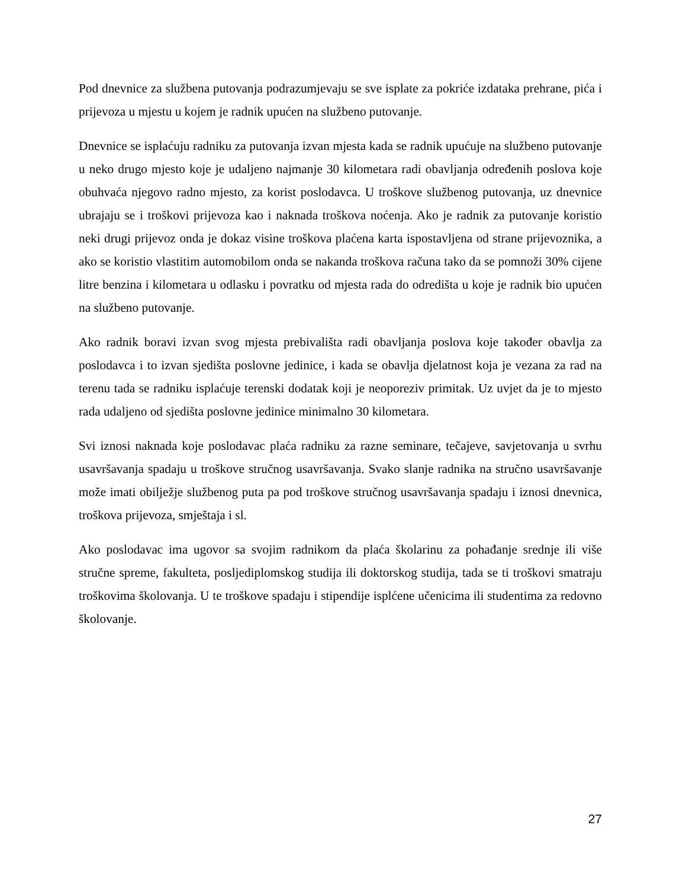Pod dnevnice za službena putovanja podrazumjevaju se sve isplate za pokriće izdataka prehrane, pića i prijevoza u mjestu u kojem je radnik upućen na službeno putovanje.
Dnevnice se isplaćuju radniku za putovanja izvan mjesta kada se radnik upućuje na službeno putovanje u neko drugo mjesto koje je udaljeno najmanje 30 kilometara radi obavljanja određenih poslova koje obuhvaća njegovo radno mjesto, za korist poslodavca. U troškove službenog putovanja, uz dnevnice ubrajaju se i troškovi prijevoza kao i naknada troškova noćenja. Ako je radnik za putovanje koristio neki drugi prijevoz onda je dokaz visine troškova plaćena karta ispostavljena od strane prijevoznika, a ako se koristio vlastitim automobilom onda se nakanda troškova računa tako da se pomnoži 30% cijene litre benzina i kilometara u odlasku i povratku od mjesta rada do odredišta u koje je radnik bio upućen na službeno putovanje.
Ako radnik boravi izvan svog mjesta prebivališta radi obavljanja poslova koje također obavlja za poslodavca i to izvan sjedišta poslovne jedinice, i kada se obavlja djelatnost koja je vezana za rad na terenu tada se radniku isplaćuje terenski dodatak koji je neoporeziv primitak. Uz uvjet da je to mjesto rada udaljeno od sjedišta poslovne jedinice minimalno 30 kilometara.
Svi iznosi naknada koje poslodavac plaća radniku za razne seminare, tečajeve, savjetovanja u svrhu usavršavanja spadaju u troškove stručnog usavršavanja. Svako slanje radnika na stručno usavršavanje može imati obilježje službenog puta pa pod troškove stručnog usavršavanja spadaju i iznosi dnevnica, troškova prijevoza, smještaja i sl.
Ako poslodavac ima ugovor sa svojim radnikom da plaća školarinu za pohađanje srednje ili više stručne spreme, fakulteta, posljediplomskog studija ili doktorskog studija, tada se ti troškovi smatraju troškovima školovanja. U te troškove spadaju i stipendije isplćene učenicima ili studentima za redovno školovanje.
27